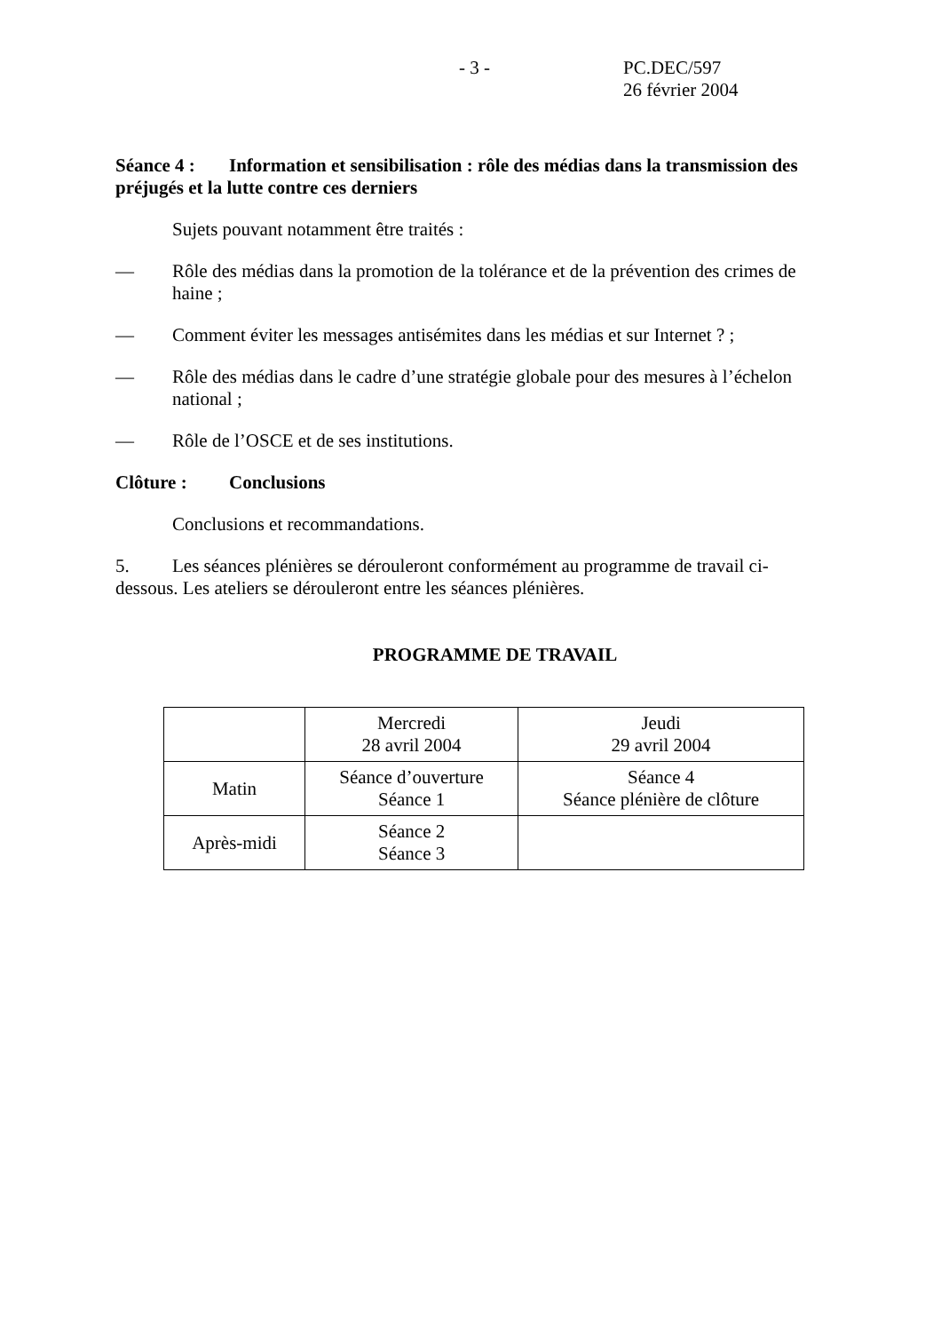- 3 - PC.DEC/597
26 février 2004
Séance 4 : Information et sensibilisation : rôle des médias dans la transmission des préjugés et la lutte contre ces derniers
Sujets pouvant notamment être traités :
— Rôle des médias dans la promotion de la tolérance et de la prévention des crimes de haine ;
— Comment éviter les messages antisémites dans les médias et sur Internet ? ;
— Rôle des médias dans le cadre d’une stratégie globale pour des mesures à l’échelon national ;
— Rôle de l’OSCE et de ses institutions.
Clôture : Conclusions
Conclusions et recommandations.
5. Les séances plénières se dérouleront conformément au programme de travail ci-dessous. Les ateliers se dérouleront entre les séances plénières.
PROGRAMME DE TRAVAIL
| | Mercredi 28 avril 2004 | Jeudi 29 avril 2004 |
| Matin | Séance d’ouverture Séance 1 | Séance 4 Séance plénière de clôture |
| Après-midi | Séance 2 Séance 3 | |